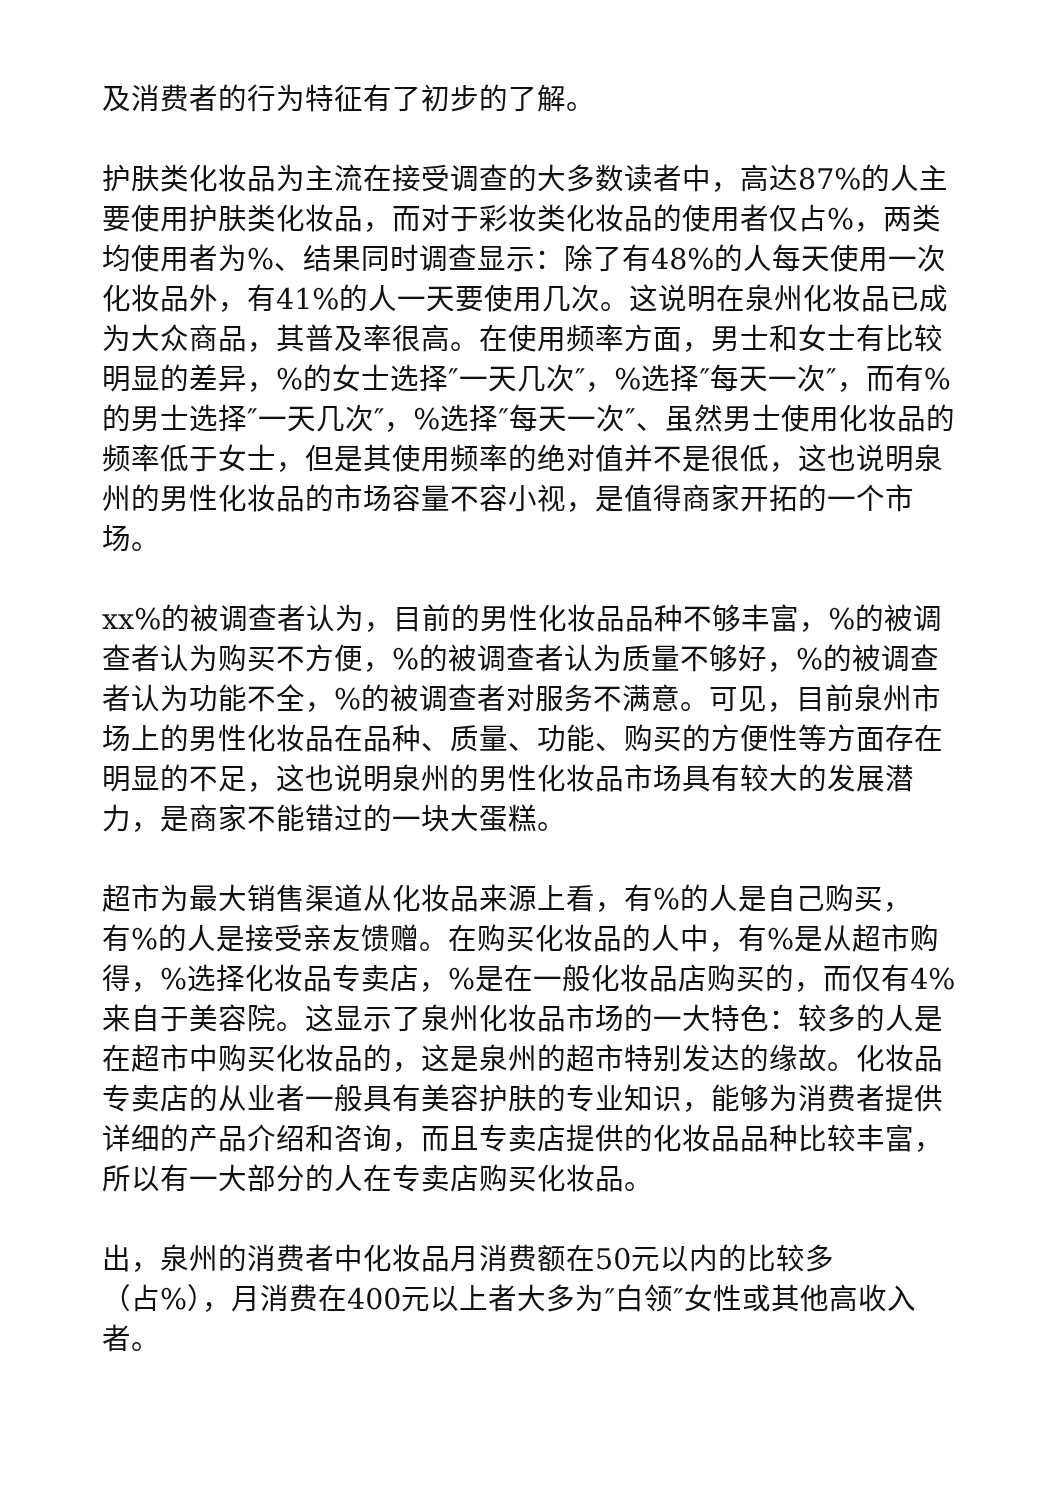及消费者的行为特征有了初步的了解。
护肤类化妆品为主流在接受调查的大多数读者中，高达87%的人主要使用护肤类化妆品，而对于彩妆类化妆品的使用者仅占%，两类均使用者为%、结果同时调查显示：除了有48%的人每天使用一次化妆品外，有41%的人一天要使用几次。这说明在泉州化妆品已成为大众商品，其普及率很高。在使用频率方面，男士和女士有比较明显的差异，%的女士选择″一天几次″，%选择″每天一次″，而有%的男士选择″一天几次″，%选择″每天一次″、虽然男士使用化妆品的频率低于女士，但是其使用频率的绝对值并不是很低，这也说明泉州的男性化妆品的市场容量不容小视，是值得商家开拓的一个市场。
xx%的被调查者认为，目前的男性化妆品品种不够丰富，%的被调查者认为购买不方便，%的被调查者认为质量不够好，%的被调查者认为功能不全，%的被调查者对服务不满意。可见，目前泉州市场上的男性化妆品在品种、质量、功能、购买的方便性等方面存在明显的不足，这也说明泉州的男性化妆品市场具有较大的发展潜力，是商家不能错过的一块大蛋糕。
超市为最大销售渠道从化妆品来源上看，有%的人是自己购买，有%的人是接受亲友馈赠。在购买化妆品的人中，有%是从超市购得，%选择化妆品专卖店，%是在一般化妆品店购买的，而仅有4%来自于美容院。这显示了泉州化妆品市场的一大特色：较多的人是在超市中购买化妆品的，这是泉州的超市特别发达的缘故。化妆品专卖店的从业者一般具有美容护肤的专业知识，能够为消费者提供详细的产品介绍和咨询，而且专卖店提供的化妆品品种比较丰富，所以有一大部分的人在专卖店购买化妆品。
出，泉州的消费者中化妆品月消费额在50元以内的比较多（占%），月消费在400元以上者大多为″白领″女性或其他高收入者。